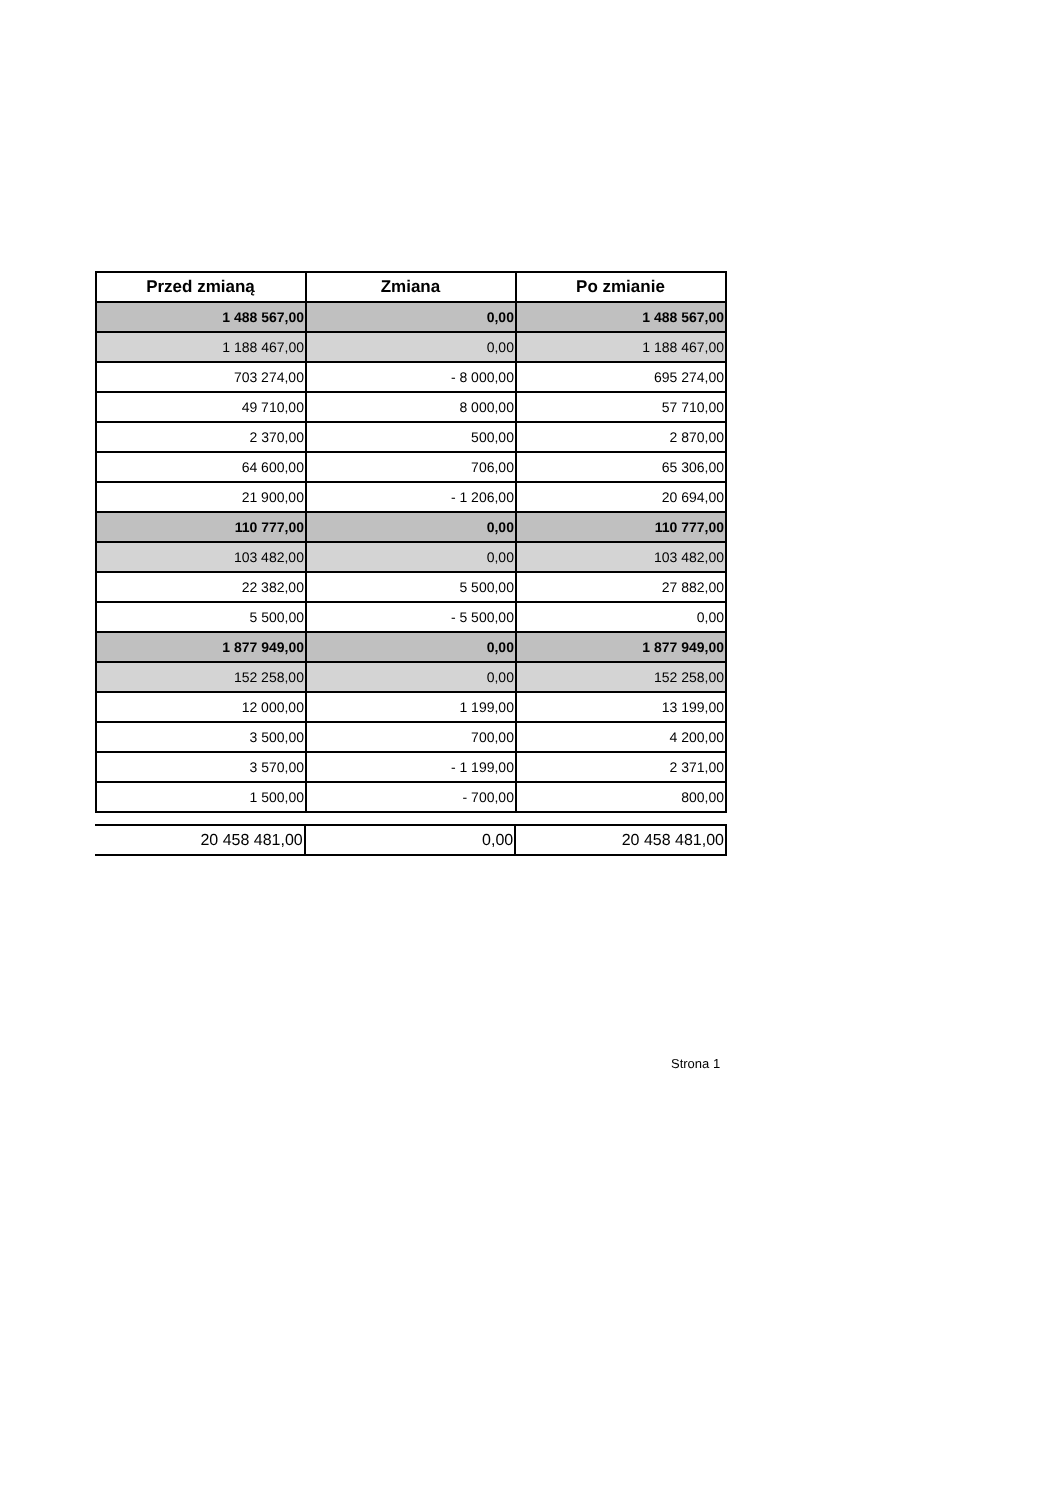| Przed zmianą | Zmiana | Po zmianie |
| --- | --- | --- |
| 1 488 567,00 | 0,00 | 1 488 567,00 |
| 1 188 467,00 | 0,00 | 1 188 467,00 |
| 703 274,00 | - 8 000,00 | 695 274,00 |
| 49 710,00 | 8 000,00 | 57 710,00 |
| 2 370,00 | 500,00 | 2 870,00 |
| 64 600,00 | 706,00 | 65 306,00 |
| 21 900,00 | - 1 206,00 | 20 694,00 |
| 110 777,00 | 0,00 | 110 777,00 |
| 103 482,00 | 0,00 | 103 482,00 |
| 22 382,00 | 5 500,00 | 27 882,00 |
| 5 500,00 | - 5 500,00 | 0,00 |
| 1 877 949,00 | 0,00 | 1 877 949,00 |
| 152 258,00 | 0,00 | 152 258,00 |
| 12 000,00 | 1 199,00 | 13 199,00 |
| 3 500,00 | 700,00 | 4 200,00 |
| 3 570,00 | - 1 199,00 | 2 371,00 |
| 1 500,00 | - 700,00 | 800,00 |
| 20 458 481,00 | 0,00 | 20 458 481,00 |
Strona 1